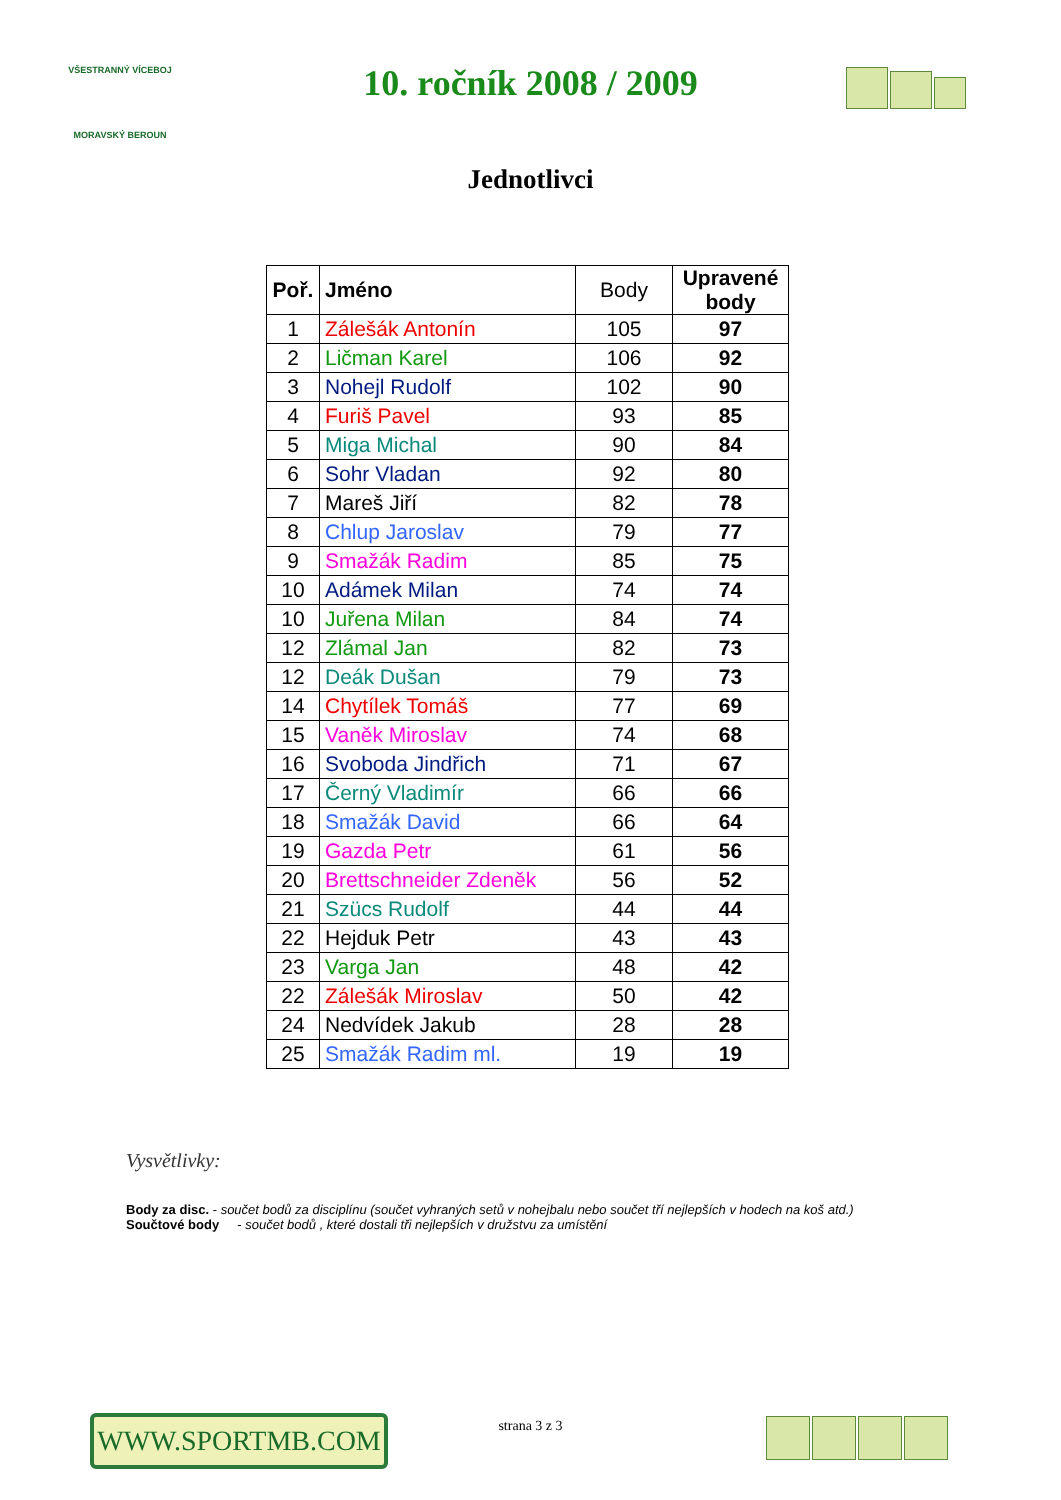VŠESTRANNÝ VÍCEBOJ
MORAVSKÝ BEROUN
10. ročník 2008 / 2009
Jednotlivci
| Poř. | Jméno | Body | Upravené body |
| --- | --- | --- | --- |
| 1 | Zálešák Antonín | 105 | 97 |
| 2 | Ličman Karel | 106 | 92 |
| 3 | Nohejl Rudolf | 102 | 90 |
| 4 | Furiš Pavel | 93 | 85 |
| 5 | Miga Michal | 90 | 84 |
| 6 | Sohr Vladan | 92 | 80 |
| 7 | Mareš Jiří | 82 | 78 |
| 8 | Chlup Jaroslav | 79 | 77 |
| 9 | Smažák Radim | 85 | 75 |
| 10 | Adámek Milan | 74 | 74 |
| 10 | Juřena Milan | 84 | 74 |
| 12 | Zlámal Jan | 82 | 73 |
| 12 | Deák Dušan | 79 | 73 |
| 14 | Chytílek Tomáš | 77 | 69 |
| 15 | Vaněk Miroslav | 74 | 68 |
| 16 | Svoboda Jindřich | 71 | 67 |
| 17 | Černý Vladimír | 66 | 66 |
| 18 | Smažák David | 66 | 64 |
| 19 | Gazda Petr | 61 | 56 |
| 20 | Brettschneider Zdeněk | 56 | 52 |
| 21 | Szücs Rudolf | 44 | 44 |
| 22 | Hejduk Petr | 43 | 43 |
| 23 | Varga Jan | 48 | 42 |
| 22 | Zálešák Miroslav | 50 | 42 |
| 24 | Nedvídek Jakub | 28 | 28 |
| 25 | Smažák Radim ml. | 19 | 19 |
Vysvětlivky:
Body za disc. - součet bodů za disciplínu (součet vyhraných setů v nohejbalu nebo součet tří nejlepších v hodech na koš atd.)
Součtové body - součet bodů , které dostali tři nejlepších v družstvu za umístění
WWW.SPORTMB.COM
strana 3 z 3